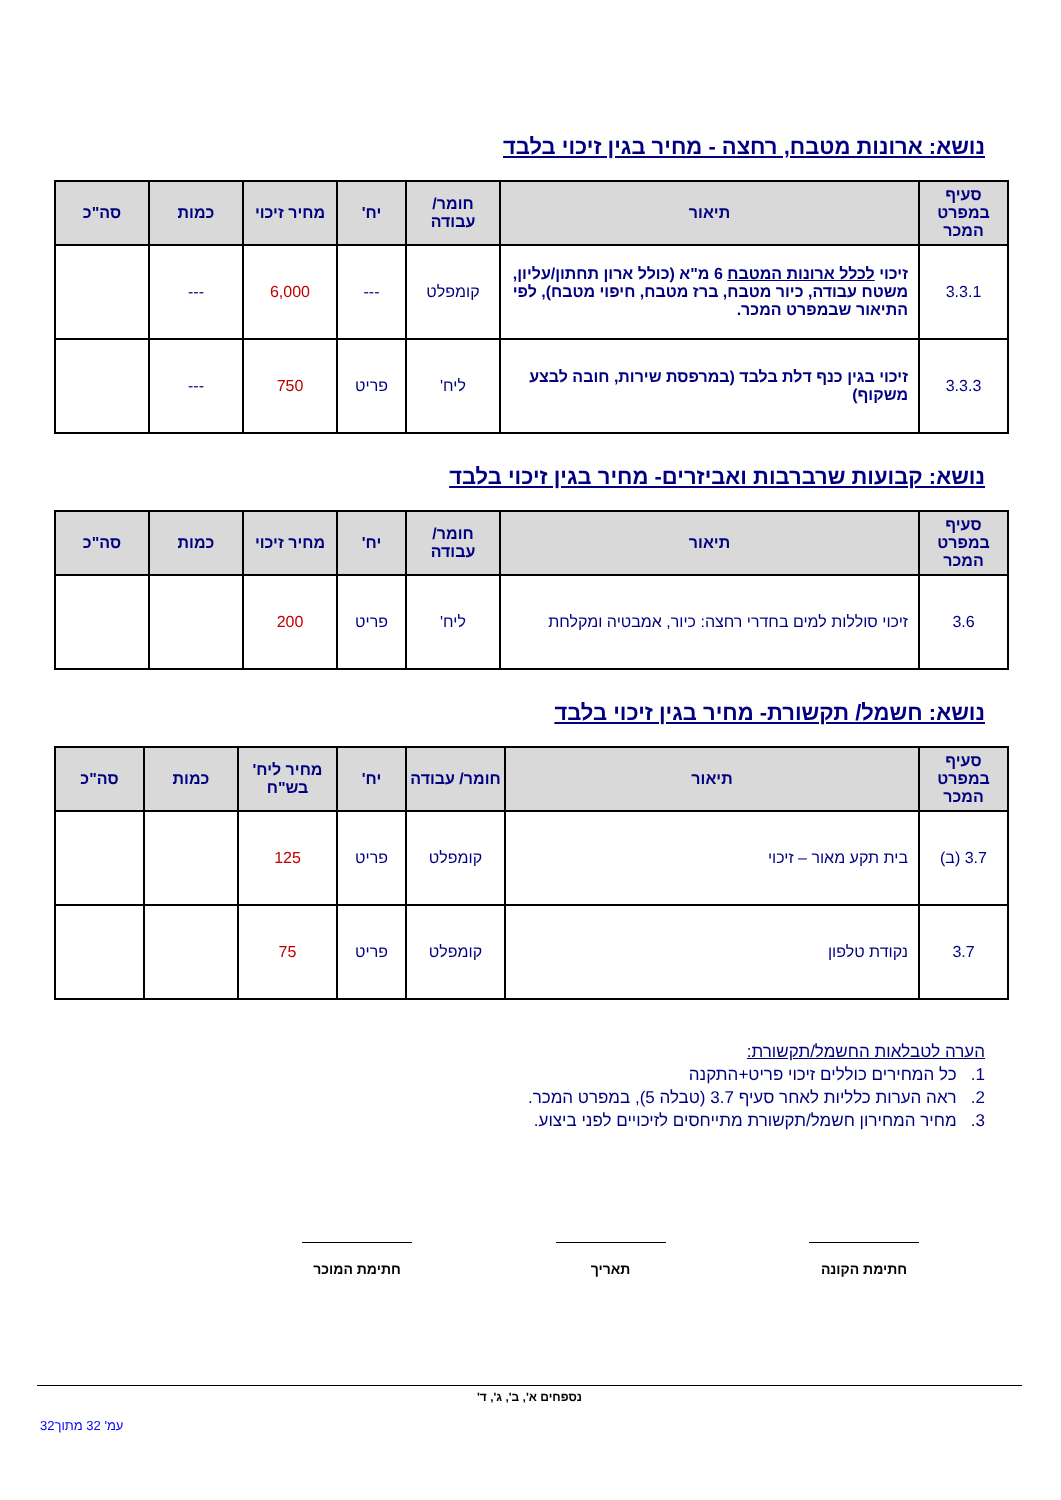נושא: ארונות מטבח, רחצה - מחיר בגין זיכוי בלבד
| סעיף במפרט המכר | תיאור | חומר/ עבודה | יח' | מחיר זיכוי | כמות | סה"כ |
| --- | --- | --- | --- | --- | --- | --- |
| 3.3.1 | זיכוי לכלל ארונות המטבח 6 מ"א (כולל ארון תחתון/עליון, משטח עבודה, כיור מטבח, ברז מטבח, חיפוי מטבח), לפי התיאור שבמפרט המכר. | קומפלט | --- | 6,000 | --- | |
| 3.3.3 | זיכוי בגין כנף דלת בלבד (במרפסת שירות, חובה לבצע משקוף) | ליח' | פריט | 750 | --- | |
נושא: קבועות שרברבות ואביזרים- מחיר בגין זיכוי בלבד
| סעיף במפרט המכר | תיאור | חומר/ עבודה | יח' | מחיר זיכוי | כמות | סה"כ |
| --- | --- | --- | --- | --- | --- | --- |
| 3.6 | זיכוי סוללות למים בחדרי רחצה: כיור, אמבטיה ומקלחת | ליח' | פריט | 200 | | |
נושא: חשמל/ תקשורת- מחיר בגין זיכוי בלבד
| סעיף במפרט המכר | תיאור | חומר/ עבודה | יח' | מחיר ליח' בש"ח | כמות | סה"כ |
| --- | --- | --- | --- | --- | --- | --- |
| 3.7 (ב) | בית תקע מאור – זיכוי | קומפלט | פריט | 125 | | |
| 3.7 | נקודת טלפון | קומפלט | פריט | 75 | | |
הערה לטבלאות החשמל/תקשורת:
1. כל המחירים כוללים זיכוי פריט+התקנה
2. ראה הערות כלליות לאחר סעיף 3.7 (טבלה 5), במפרט המכר.
3. מחיר המחירון חשמל/תקשורת מתייחסים לזיכויים לפני ביצוע.
חתימת הקונה תאריך חתימת המוכר
נספחים א', ב', ג', ד'
עמ' 32 מתוך32